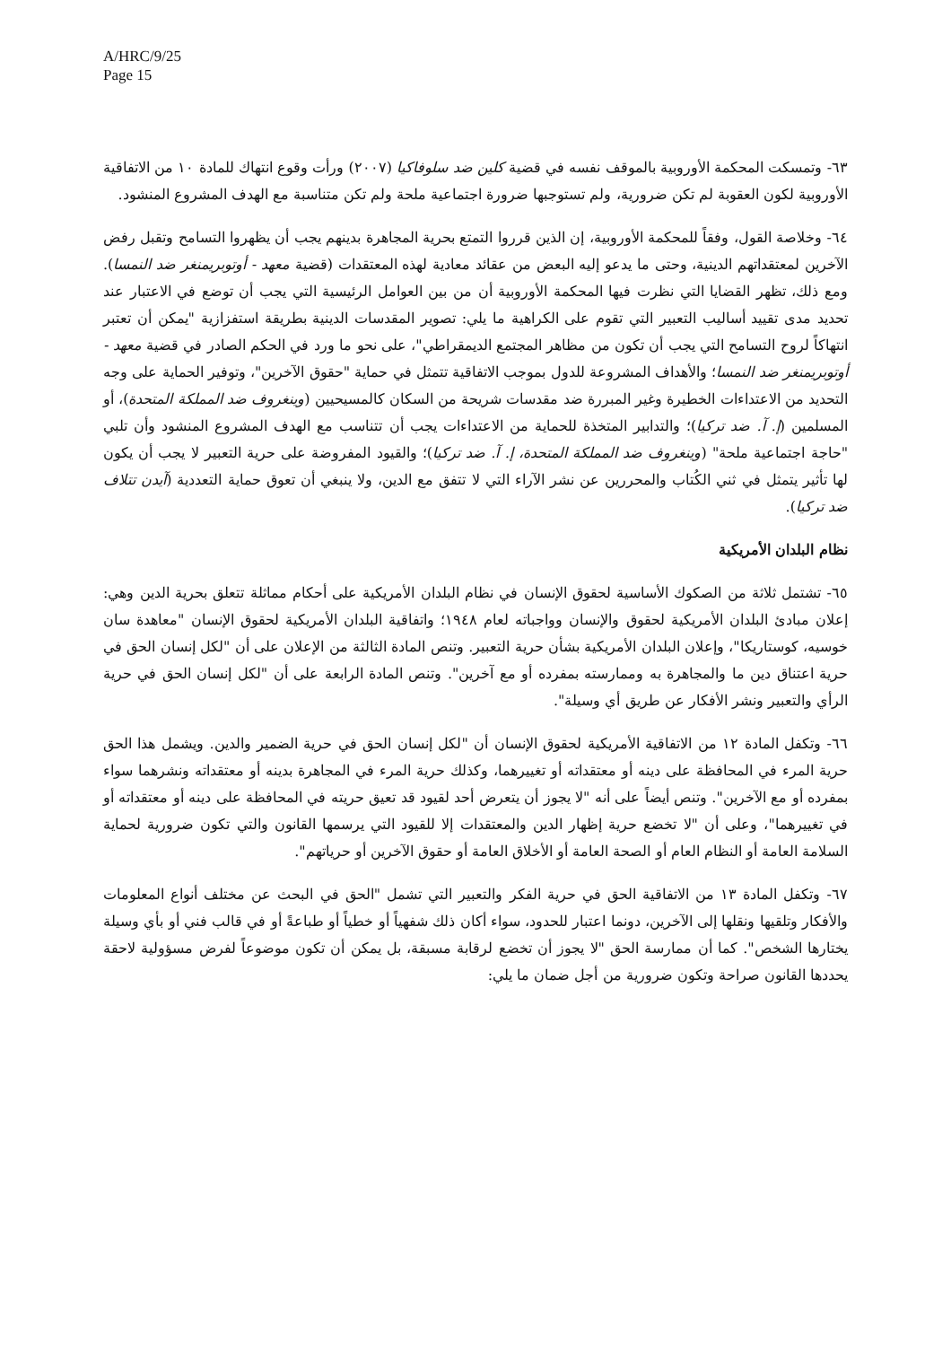A/HRC/9/25
Page 15
٦٣- وتمسكت المحكمة الأوروبية بالموقف نفسه في قضية كلين ضد سلوفاكيا (٢٠٠٧) ورأت وقوع انتهاك للمادة ١٠ من الاتفاقية الأوروبية لكون العقوبة لم تكن ضرورية، ولم تستوجبها ضرورة اجتماعية ملحة ولم تكن متناسبة مع الهدف المشروع المنشود.
٦٤- وخلاصة القول، وفقاً للمحكمة الأوروبية، إن الذين قرروا التمتع بحرية المجاهرة بدينهم يجب أن يظهروا التسامح وتقبل رفض الآخرين لمعتقداتهم الدينية، وحتى ما يدعو إليه البعض من عقائد معادية لهذه المعتقدات (قضية معهد - أوتوبريمنغر ضد النمسا). ومع ذلك، تظهر القضايا التي نظرت فيها المحكمة الأوروبية أن من بين العوامل الرئيسية التي يجب أن توضع في الاعتبار عند تحديد مدى تقييد أساليب التعبير التي تقوم على الكراهية ما يلي: تصوير المقدسات الدينية بطريقة استفزازية "يمكن أن تعتبر انتهاكاً لروح التسامح التي يجب أن تكون من مظاهر المجتمع الديمقراطي"، على نحو ما ورد في الحكم الصادر في قضية معهد - أوتوبريمنغر ضد النمسا؛ والأهداف المشروعة للدول بموجب الاتفاقية تتمثل في حماية "حقوق الآخرين"، وتوفير الحماية على وجه التحديد من الاعتداءات الخطيرة وغير المبررة ضد مقدسات شريحة من السكان كالمسيحيين (وينغروف ضد المملكة المتحدة)، أو المسلمين (إ. آ. ضد تركيا)؛ والتدابير المتخذة للحماية من الاعتداءات يجب أن تتناسب مع الهدف المشروع المنشود وأن تلبي "حاجة اجتماعية ملحة" (وينغروف ضد المملكة المتحدة، إ. آ. ضد تركيا)؛ والقيود المفروضة على حرية التعبير لا يجب أن يكون لها تأثير يتمثل في ثني الكُتاب والمحررين عن نشر الآراء التي لا تتفق مع الدين، ولا ينبغي أن تعوق حماية التعددية (آيدن تتلاف ضد تركيا).
نظام البلدان الأمريكية
٦٥- تشتمل ثلاثة من الصكوك الأساسية لحقوق الإنسان في نظام البلدان الأمريكية على أحكام مماثلة تتعلق بحرية الدين وهي: إعلان مبادئ البلدان الأمريكية لحقوق والإنسان وواجباته لعام ١٩٤٨؛ واتفاقية البلدان الأمريكية لحقوق الإنسان "معاهدة سان خوسيه، كوستاريكا"، وإعلان البلدان الأمريكية بشأن حرية التعبير. وتنص المادة الثالثة من الإعلان على أن "لكل إنسان الحق في حرية اعتناق دين ما والمجاهرة به وممارسته بمفرده أو مع آخرين". وتنص المادة الرابعة على أن "لكل إنسان الحق في حرية الرأي والتعبير ونشر الأفكار عن طريق أي وسيلة".
٦٦- وتكفل المادة ١٢ من الاتفاقية الأمريكية لحقوق الإنسان أن "لكل إنسان الحق في حرية الضمير والدين. ويشمل هذا الحق حرية المرء في المحافظة على دينه أو معتقداته أو تغييرهما، وكذلك حرية المرء في المجاهرة بدينه أو معتقداته ونشرهما سواء بمفرده أو مع الآخرين". وتنص أيضاً على أنه "لا يجوز أن يتعرض أحد لقيود قد تعيق حريته في المحافظة على دينه أو معتقداته أو في تغييرهما"، وعلى أن "لا تخضع حرية إظهار الدين والمعتقدات إلا للقيود التي يرسمها القانون والتي تكون ضرورية لحماية السلامة العامة أو النظام العام أو الصحة العامة أو الأخلاق العامة أو حقوق الآخرين أو حرياتهم".
٦٧- وتكفل المادة ١٣ من الاتفاقية الحق في حرية الفكر والتعبير التي تشمل "الحق في البحث عن مختلف أنواع المعلومات والأفكار وتلقيها ونقلها إلى الآخرين، دونما اعتبار للحدود، سواء أكان ذلك شفهياً أو خطياً أو طباعةً أو في قالب فني أو بأي وسيلة يختارها الشخص". كما أن ممارسة الحق "لا يجوز أن تخضع لرقابة مسبقة، بل يمكن أن تكون موضوعاً لفرض مسؤولية لاحقة يحددها القانون صراحة وتكون ضرورية من أجل ضمان ما يلي: